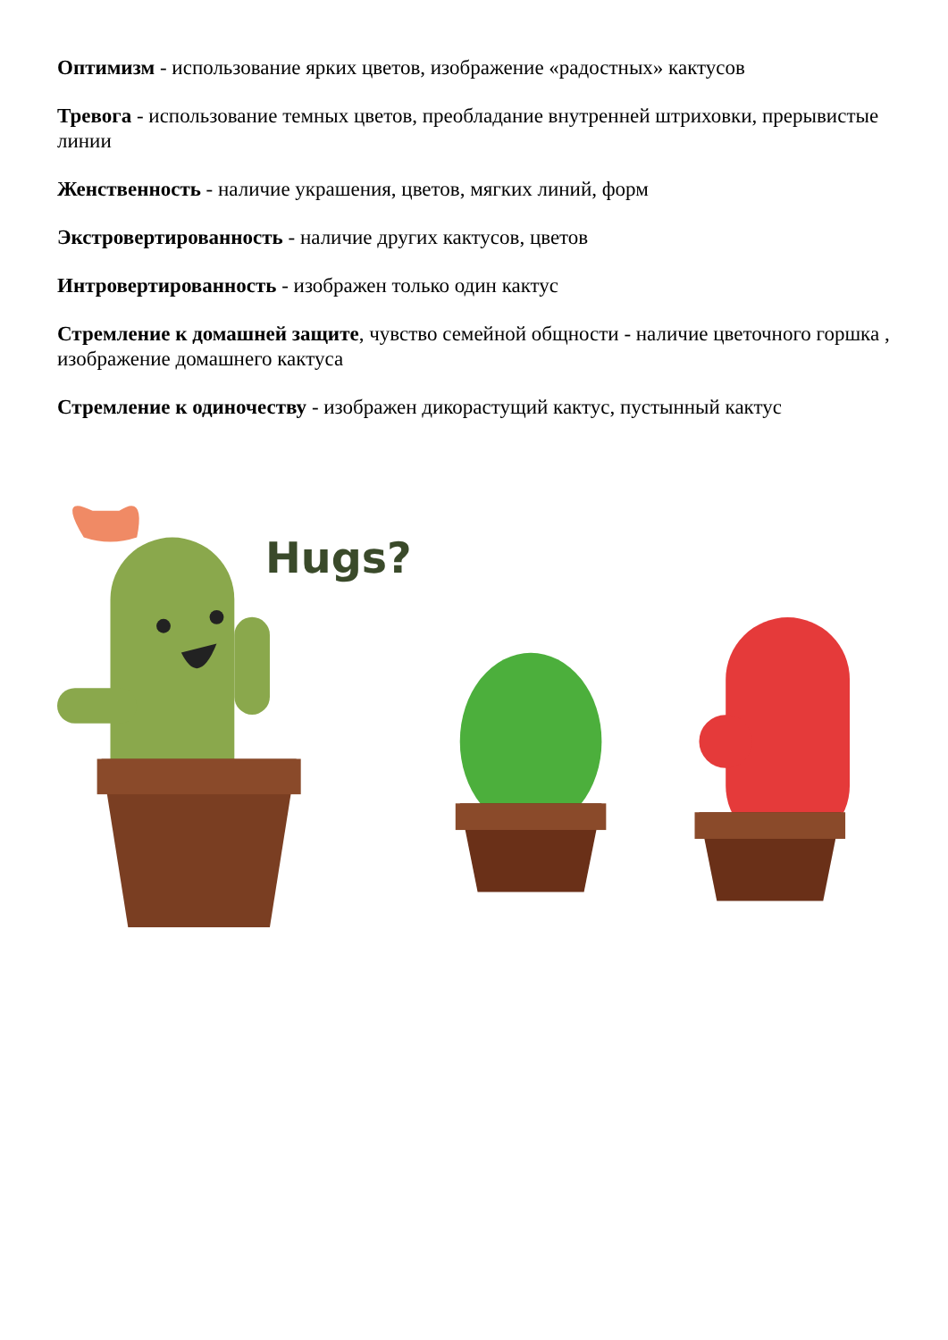Оптимизм - использование ярких цветов, изображение «радостных» кактусов
Тревога - использование темных цветов, преобладание внутренней штриховки, прерывистые линии
Женственность - наличие украшения, цветов, мягких линий, форм
Экстровертированность - наличие других кактусов, цветов
Интровертированность - изображен только один кактус
Стремление к домашней защите, чувство семейной общности - наличие цветочного горшка , изображение домашнего кактуса
Стремление к одиночеству - изображен дикорастущий кактус, пустынный кактус
Hugs?